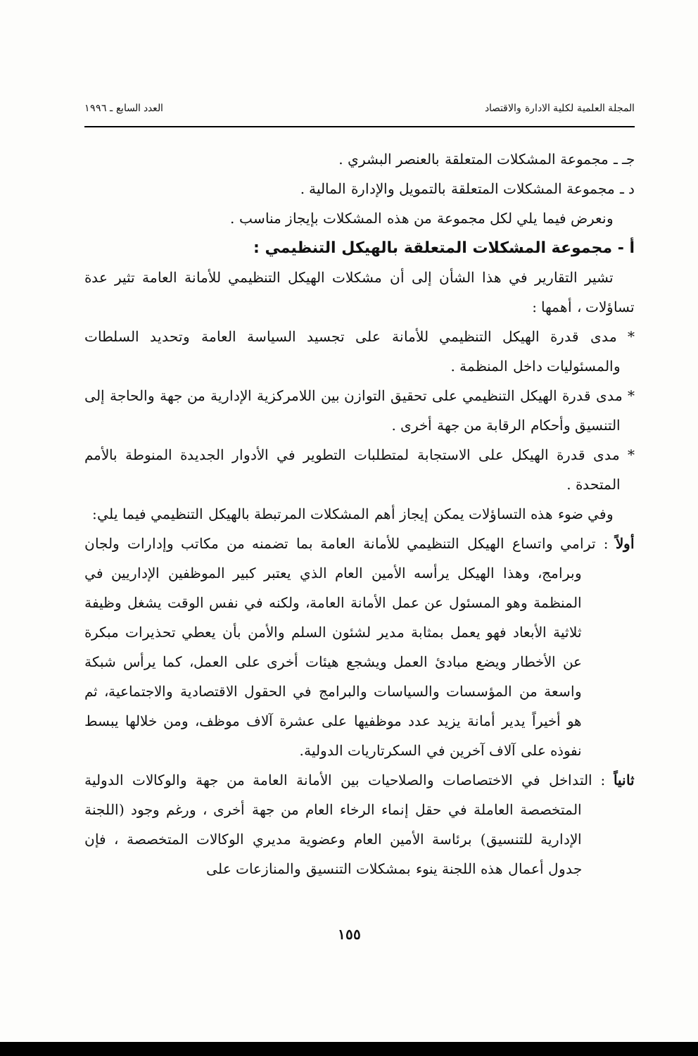المجلة العلمية لكلية الادارة والاقتصاد العدد السابع ـ ١٩٩٦
جـ ـ مجموعة المشكلات المتعلقة بالعنصر البشري .
د ـ مجموعة المشكلات المتعلقة بالتمويل والإدارة المالية .
ونعرض فيما يلي لكل مجموعة من هذه المشكلات بإيجاز مناسب .
أ - مجموعة المشكلات المتعلقة بالهيكل التنظيمي :
تشير التقارير في هذا الشأن إلى أن مشكلات الهيكل التنظيمي للأمانة العامة تثير عدة تساؤلات ، أهمها :
* مدى قدرة الهيكل التنظيمي للأمانة على تجسيد السياسة العامة وتحديد السلطات والمسئوليات داخل المنظمة .
* مدى قدرة الهيكل التنظيمي على تحقيق التوازن بين اللامركزية الإدارية من جهة والحاجة إلى التنسيق وأحكام الرقابة من جهة أخرى .
* مدى قدرة الهيكل على الاستجابة لمتطلبات التطوير في الأدوار الجديدة المنوطة بالأمم المتحدة .
وفي ضوء هذه التساؤلات يمكن إيجاز أهم المشكلات المرتبطة بالهيكل التنظيمي فيما يلي:
أولاً : ترامي واتساع الهيكل التنظيمي للأمانة العامة بما تضمنه من مكاتب وإدارات ولجان وبرامج، وهذا الهيكل يرأسه الأمين العام الذي يعتبر كبير الموظفين الإداريين في المنظمة وهو المسئول عن عمل الأمانة العامة، ولكنه في نفس الوقت يشغل وظيفة ثلاثية الأبعاد فهو يعمل بمثابة مدير لشئون السلم والأمن بأن يعطي تحذيرات مبكرة عن الأخطار ويضع مبادئ العمل ويشجع هيئات أخرى على العمل، كما يرأس شبكة واسعة من المؤسسات والسياسات والبرامج في الحقول الاقتصادية والاجتماعية، ثم هو أخيراً يدير أمانة يزيد عدد موظفيها على عشرة آلاف موظف، ومن خلالها يبسط نفوذه على آلاف آخرين في السكرتاريات الدولية.
ثانياً : التداخل في الاختصاصات والصلاحيات بين الأمانة العامة من جهة والوكالات الدولية المتخصصة العاملة في حقل إنماء الرخاء العام من جهة أخرى ، ورغم وجود (اللجنة الإدارية للتنسيق) برئاسة الأمين العام وعضوية مديري الوكالات المتخصصة ، فإن جدول أعمال هذه اللجنة ينوء بمشكلات التنسيق والمنازعات على
١٥٥